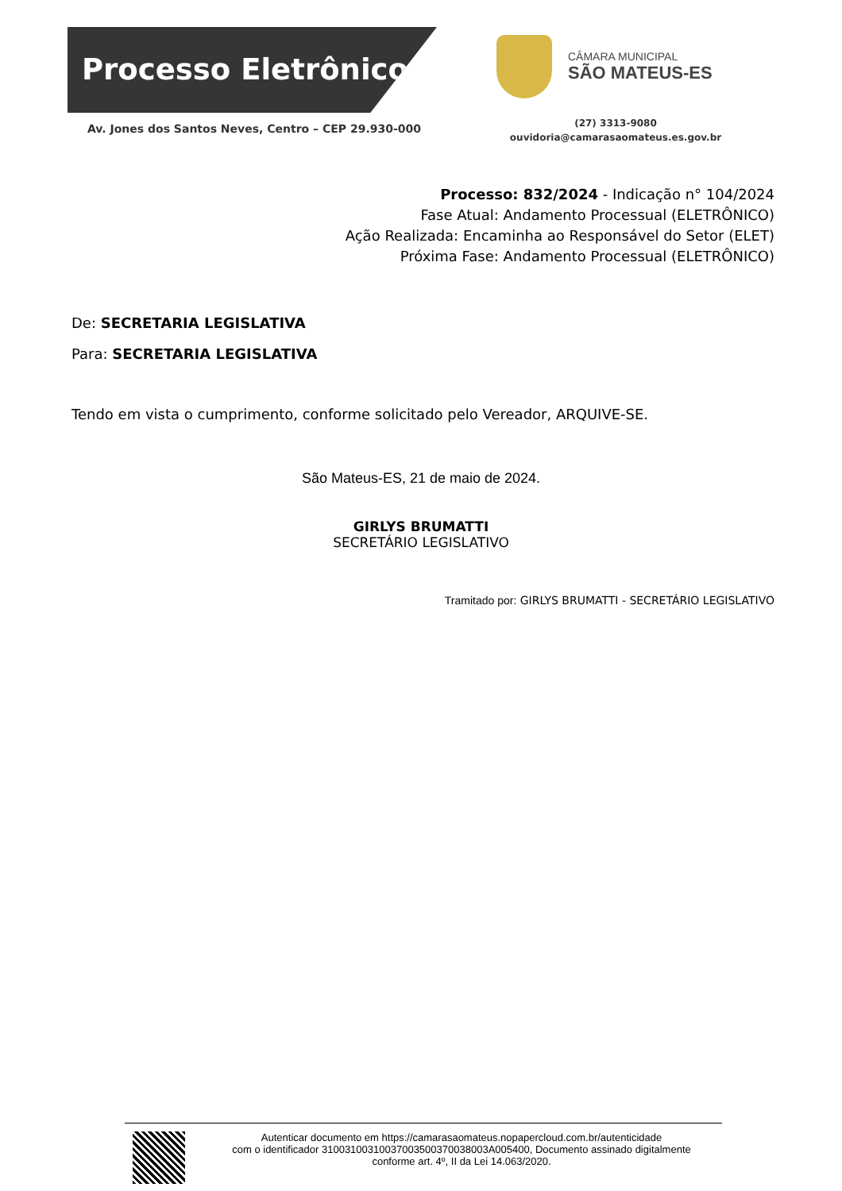Processo Eletrônico
Av. Jones dos Santos Neves, Centro – CEP 29.930-000
CÂMARA MUNICIPAL
SÃO MATEUS-ES
(27) 3313-9080
ouvidoria@camarasaomateus.es.gov.br
Processo: 832/2024 - Indicação n° 104/2024
Fase Atual: Andamento Processual (ELETRÔNICO)
Ação Realizada: Encaminha ao Responsável do Setor (ELET)
Próxima Fase: Andamento Processual (ELETRÔNICO)
De: SECRETARIA LEGISLATIVA
Para: SECRETARIA LEGISLATIVA
Tendo em vista o cumprimento, conforme solicitado pelo Vereador, ARQUIVE-SE.
São Mateus-ES, 21 de maio de 2024.
GIRLYS BRUMATTI
SECRETÁRIO LEGISLATIVO
Tramitado por: GIRLYS BRUMATTI - SECRETÁRIO LEGISLATIVO
Autenticar documento em https://camarasaomateus.nopapercloud.com.br/autenticidade
com o identificador 3100310031003700350037003800​3A005400, Documento assinado digitalmente
conforme art. 4º, II da Lei 14.063/2020.